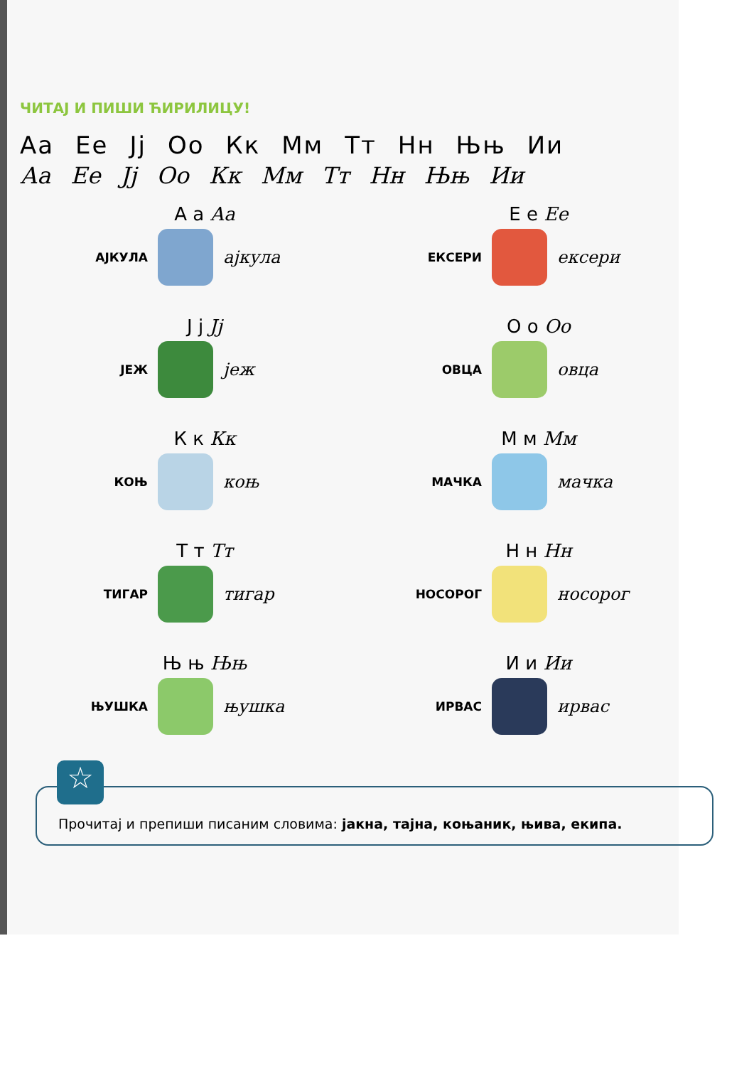ЧИТАЈ И ПИШИ ЋИРИЛИЦУ!
Аа Ее Јј Оо Кк Мм Тт Нн Њњ Ии
Аа Ее Јј Оо Кк Мм Тт Нн Њњ Ии
А а Аа
АЈКУЛА ајкула
Е е Ее
ЕКСЕРИ ексери
Ј ј Јј
ЈЕЖ јеж
О о Оо
ОВЦА овца
К к Кк
КОЊ коњ
М м Мм
МАЧКА мачка
Т т Тт
ТИГАР тигар
Н н Нн
НОСОРОГ носорог
Њ њ Њњ
ЊУШКА њушка
И и Ии
ИРВАС ирвас
☆
Прочитај и препиши писаним словима: јакна, тајна, коњаник, њива, екипа.